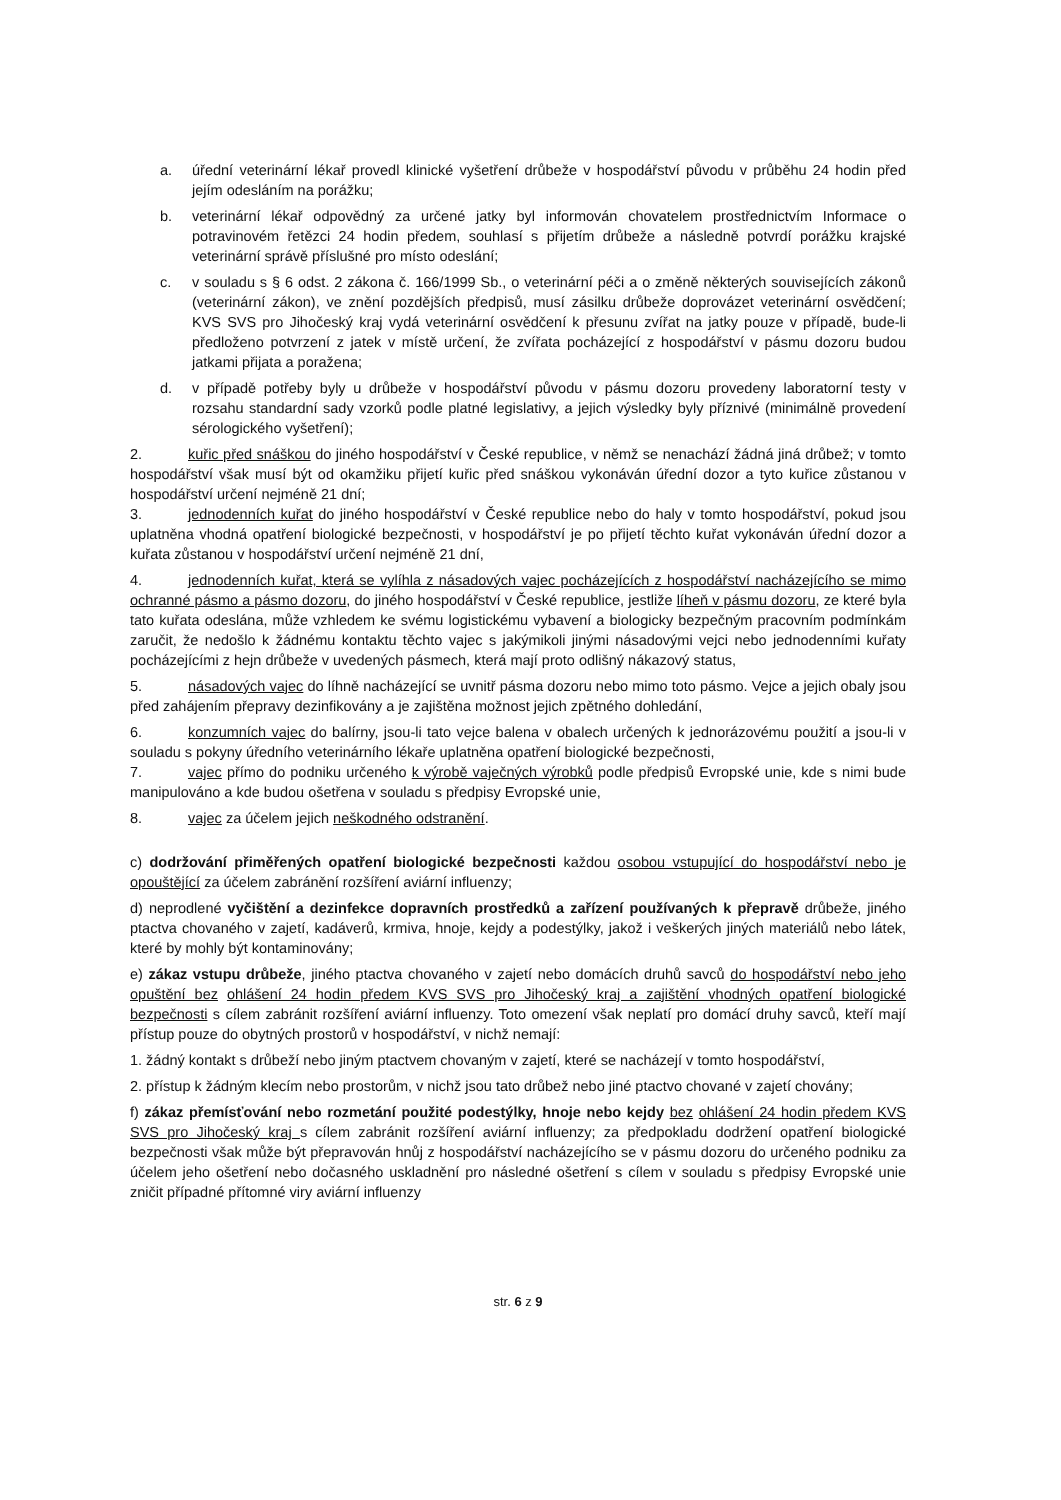a. úřední veterinární lékař provedl klinické vyšetření drůbeže v hospodářství původu v průběhu 24 hodin před jejím odesláním na porážku;
b. veterinární lékař odpovědný za určené jatky byl informován chovatelem prostřednictvím Informace o potravinovém řetězci 24 hodin předem, souhlasí s přijetím drůbeže a následně potvrdí porážku krajské veterinární správě příslušné pro místo odeslání;
c. v souladu s § 6 odst. 2 zákona č. 166/1999 Sb., o veterinární péči a o změně některých souvisejících zákonů (veterinární zákon), ve znění pozdějších předpisů, musí zásilku drůbeže doprovázet veterinární osvědčení; KVS SVS pro Jihočeský kraj vydá veterinární osvědčení k přesunu zvířat na jatky pouze v případě, bude-li předloženo potvrzení z jatek v místě určení, že zvířata pocházející z hospodářství v pásmu dozoru budou jatkami přijata a poražena;
d. v případě potřeby byly u drůbeže v hospodářství původu v pásmu dozoru provedeny laboratorní testy v rozsahu standardní sady vzorků podle platné legislativy, a jejich výsledky byly příznivé (minimálně provedení sérologického vyšetření);
2. kuřic před snáškou do jiného hospodářství v České republice, v němž se nenachází žádná jiná drůbež; v tomto hospodářství však musí být od okamžiku přijetí kuřic před snáškou vykonáván úřední dozor a tyto kuřice zůstanou v hospodářství určení nejméně 21 dní;
3. jednodenních kuřat do jiného hospodářství v České republice nebo do haly v tomto hospodářství, pokud jsou uplatněna vhodná opatření biologické bezpečnosti, v hospodářství je po přijetí těchto kuřat vykonáván úřední dozor a kuřata zůstanou v hospodářství určení nejméně 21 dní,
4. jednodenních kuřat, která se vylíhla z násadových vajec pocházejících z hospodářství nacházejícího se mimo ochranné pásmo a pásmo dozoru, do jiného hospodářství v České republice, jestliže líheň v pásmu dozoru, ze které byla tato kuřata odeslána, může vzhledem ke svému logistickému vybavení a biologicky bezpečným pracovním podmínkám zaručit, že nedošlo k žádnému kontaktu těchto vajec s jakýmikoli jinými násadovými vejci nebo jednodenními kuřaty pocházejícími z hejn drůbeže v uvedených pásmech, která mají proto odlišný nákazový status,
5. násadových vajec do líhně nacházející se uvnitř pásma dozoru nebo mimo toto pásmo. Vejce a jejich obaly jsou před zahájením přepravy dezinfikovány a je zajištěna možnost jejich zpětného dohledání,
6. konzumních vajec do balírny, jsou-li tato vejce balena v obalech určených k jednorázovému použití a jsou-li v souladu s pokyny úředního veterinárního lékaře uplatněna opatření biologické bezpečnosti,
7. vajec přímo do podniku určeného k výrobě vaječných výrobků podle předpisů Evropské unie, kde s nimi bude manipulováno a kde budou ošetřena v souladu s předpisy Evropské unie,
8. vajec za účelem jejich neškodného odstranění.
c) dodržování přiměřených opatření biologické bezpečnosti každou osobou vstupující do hospodářství nebo je opouštějící za účelem zabránění rozšíření aviární influenzy;
d) neprodlené vyčištění a dezinfekce dopravních prostředků a zařízení používaných k přepravě drůbeže, jiného ptactva chovaného v zajetí, kadáverů, krmiva, hnoje, kejdy a podestýlky, jakož i veškerých jiných materiálů nebo látek, které by mohly být kontaminovány;
e) zákaz vstupu drůbeže, jiného ptactva chovaného v zajetí nebo domácích druhů savců do hospodářství nebo jeho opuštění bez ohlášení 24 hodin předem KVS SVS pro Jihočeský kraj a zajištění vhodných opatření biologické bezpečnosti s cílem zabránit rozšíření aviární influenzy. Toto omezení však neplatí pro domácí druhy savců, kteří mají přístup pouze do obytných prostorů v hospodářství, v nichž nemají:
1. žádný kontakt s drůbeží nebo jiným ptactvem chovaným v zajetí, které se nacházejí v tomto hospodářství,
2. přístup k žádným klecím nebo prostorům, v nichž jsou tato drůbež nebo jiné ptactvo chované v zajetí chovány;
f) zákaz přemísťování nebo rozmetání použité podestýlky, hnoje nebo kejdy bez ohlášení 24 hodin předem KVS SVS pro Jihočeský kraj s cílem zabránit rozšíření aviární influenzy; za předpokladu dodržení opatření biologické bezpečnosti však může být přepravován hnůj z hospodářství nacházejícího se v pásmu dozoru do určeného podniku za účelem jeho ošetření nebo dočasného uskladnění pro následné ošetření s cílem v souladu s předpisy Evropské unie zničit případné přítomné viry aviární influenzy
str. 6 z 9